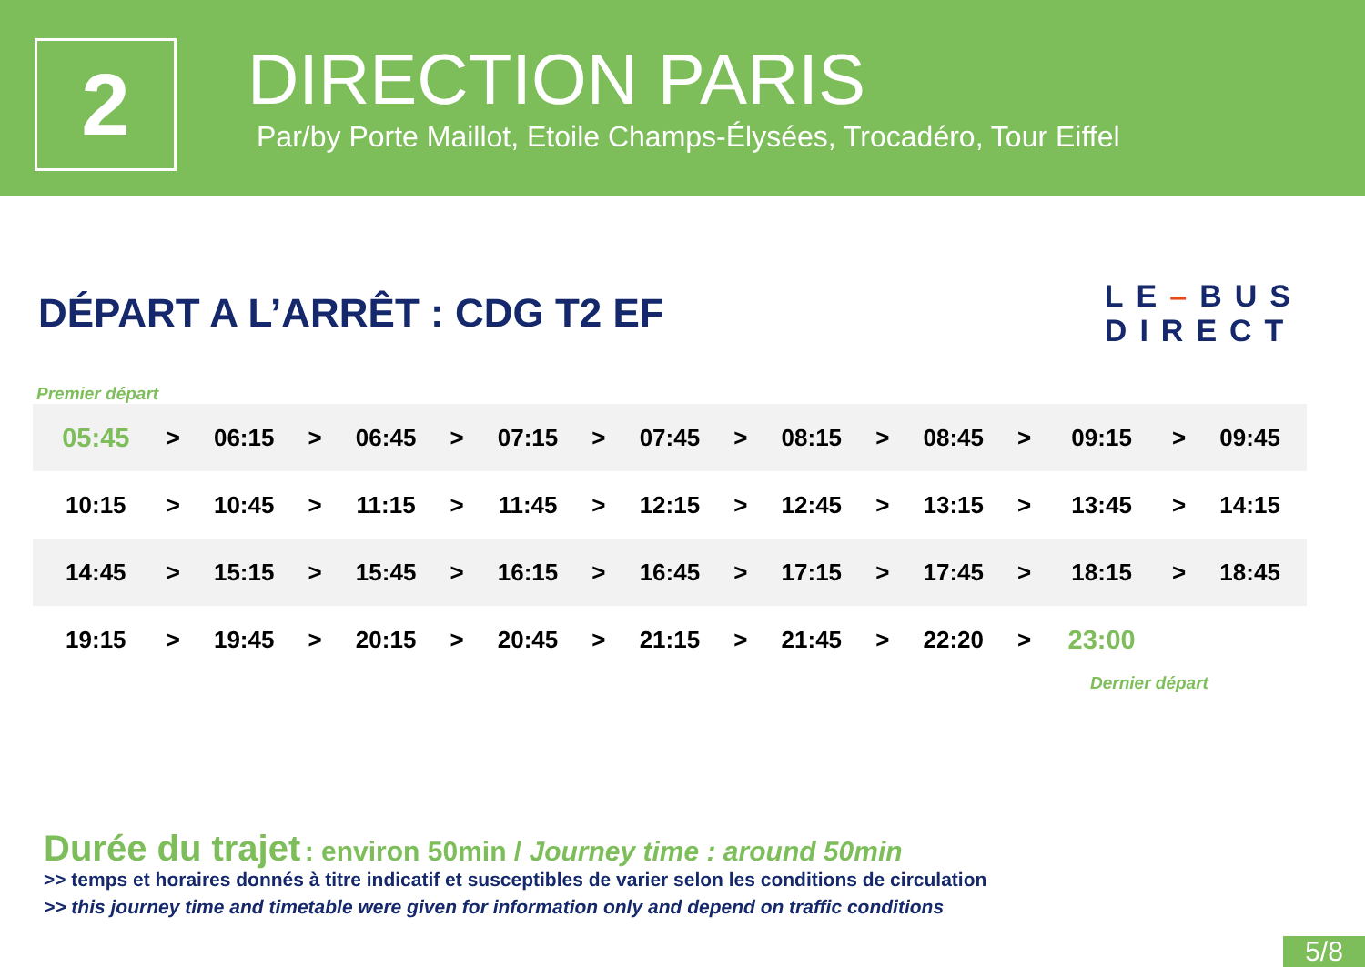2
DIRECTION PARIS
Par/by Porte Maillot, Etoile Champs-Élysées, Trocadéro, Tour Eiffel
DÉPART A L’ARRÊT : CDG T2 EF
LE–BUS
DIRECT
Premier départ
| 05:45 | > | 06:15 | > | 06:45 | > | 07:15 | > | 07:45 | > | 08:15 | > | 08:45 | > | 09:15 | > | 09:45 |
| 10:15 | > | 10:45 | > | 11:15 | > | 11:45 | > | 12:15 | > | 12:45 | > | 13:15 | > | 13:45 | > | 14:15 |
| 14:45 | > | 15:15 | > | 15:45 | > | 16:15 | > | 16:45 | > | 17:15 | > | 17:45 | > | 18:15 | > | 18:45 |
| 19:15 | > | 19:45 | > | 20:15 | > | 20:45 | > | 21:15 | > | 21:45 | > | 22:20 | > | 23:00 | | |
Dernier départ
Durée du trajet : environ 50min / Journey time : around 50min
>> temps et horaires donnés à titre indicatif et susceptibles de varier selon les conditions de circulation
>> this journey time and timetable were given for information only and depend on traffic conditions
5/8